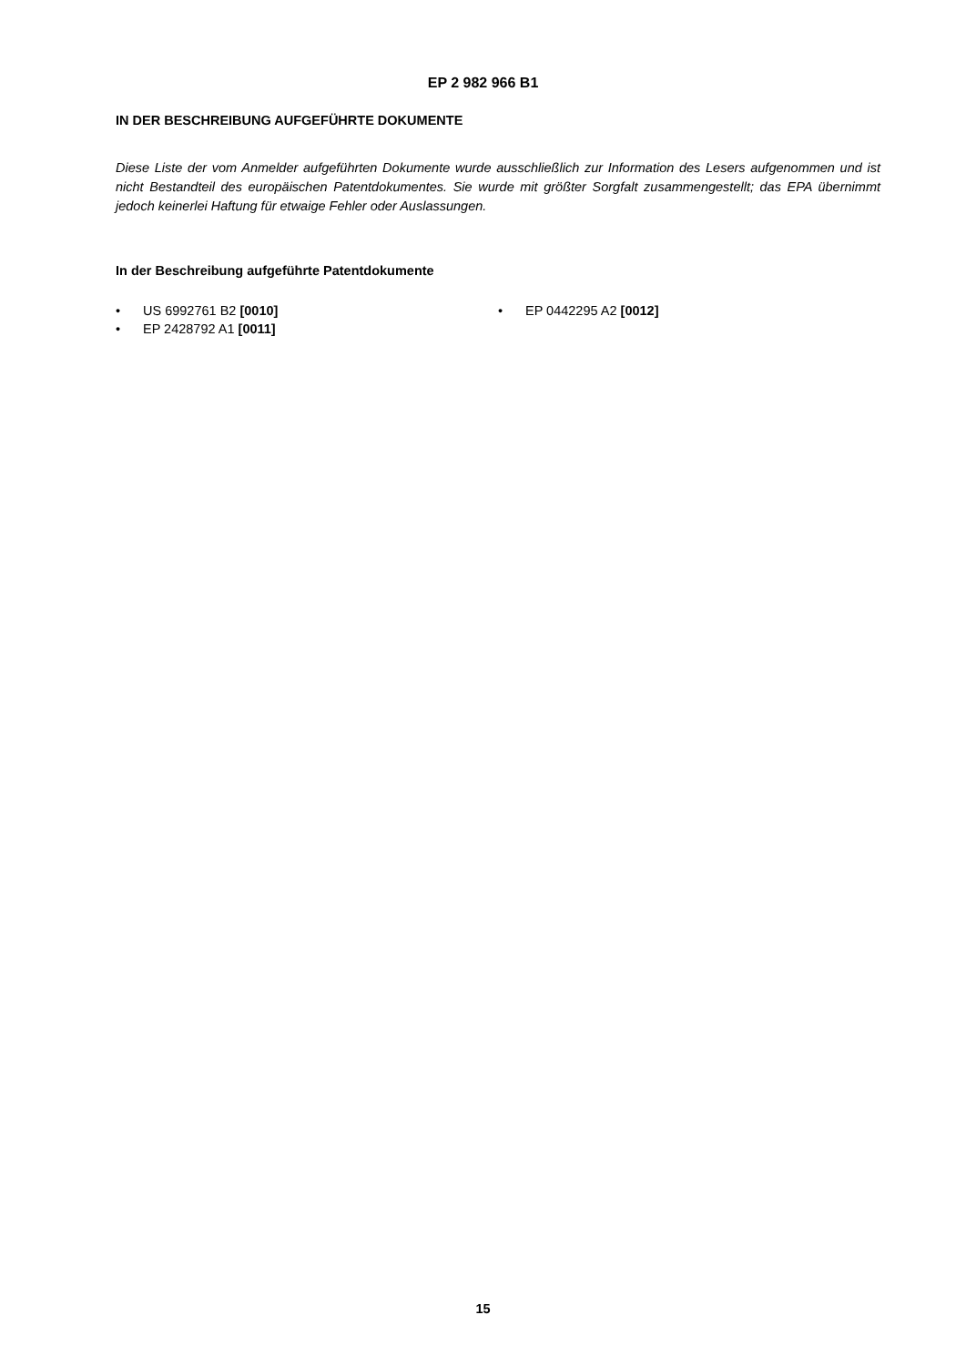EP 2 982 966 B1
IN DER BESCHREIBUNG AUFGEFÜHRTE DOKUMENTE
Diese Liste der vom Anmelder aufgeführten Dokumente wurde ausschließlich zur Information des Lesers aufgenommen und ist nicht Bestandteil des europäischen Patentdokumentes. Sie wurde mit größter Sorgfalt zusammengestellt; das EPA übernimmt jedoch keinerlei Haftung für etwaige Fehler oder Auslassungen.
In der Beschreibung aufgeführte Patentdokumente
• US 6992761 B2 [0010]
• EP 2428792 A1 [0011]
• EP 0442295 A2 [0012]
15